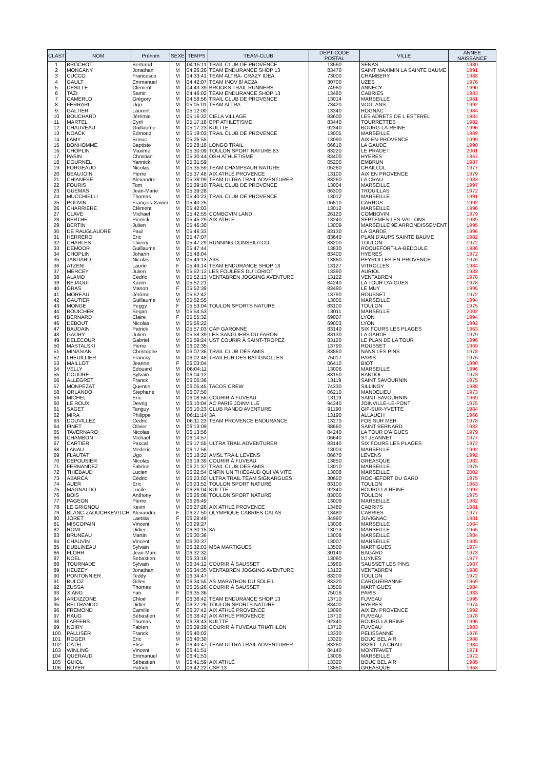| CLAST | NOM | Prénom | SEXE | TEMPS | TEAM-CLUB | DEPT-CODE POSTAL | VILLE | ANNEE NAISSANCE |
| --- | --- | --- | --- | --- | --- | --- | --- | --- |
| 1 | BROCHOT | Bertrand | M | 04:15:11 | TRAIL CLUB DE PROVENCE | 13560 | SENAS | 1980 |
| 2 | MONCANY | Jonathan | M | 04:26:26 | TEAM ENDURANCE SHOP 13 | 83470 | SAINT MAXIMIN LA SAINTE BAUME | 1991 |
| 3 | CUCCO | Francesco | M | 04:33:41 | TEAM ALTRA- CRAZY IDEA | 73000 | CHAMBERY | 1988 |
| 4 | GAULT | Emmanuel | M | 04:42:07 | TEAM INOV 8/ AC2A | 30700 | UZES | 1976 |
| 5 | DESILLE | Clément | M | 04:43:39 | BROOKS TRAIL RUNNERS | 74960 | ANNECY | 1990 |
| 6 | TAZI | Samir | M | 04:46:02 | TEAM ENDURANCE SHOP 13 | 13480 | CABRIES | 1983 |
| 7 | CAMERLO | Grégory | M | 04:58:56 | TRAIL CLUB DE PROVENCE | 13014 | MARSEILLE | 1981 |
| 8 | FERRARI | Ugo | M | 05:05:01 | TEAM ALTRA | 73420 | VOGLANS | 1992 |
| 9 | GALTIER | Laurent | M | 05:12:00 | | 13340 | ROGNAC | 1984 |
| 10 | BOUCHARD | Jérémie | M | 05:16:32 | CIELA VILLAGE | 83600 | LES ADRETS DE L ESTEREL | 1984 |
| 11 | MARTEL | Cyril | M | 05:17:18 | EPF ATHLETISME | 83440 | TOURRETTES | 1982 |
| 12 | CHAUVEAU | Guillaume | M | 05:17:23 | KULTTE | 92340 | BOURG-LA-REINE | 1996 |
| 13 | NOACK | Edmond | M | 05:19:03 | TRAIL CLUB DE PROVENCE | 13005 | MARSEILLE | 1989 |
| 14 | LAMY | Brieuc | M | 05:26:55 | | 13090 | AIX-EN-PROVENCE | 1999 |
| 15 | BONHOMME | Baptiste | M | 05:28:18 | LONGO TRAIL | 06610 | LA GAUDE | 1990 |
| 16 | CHOPLIN | Maxime | M | 05:30:09 | TOULON SPORT NATURE 83 | 83220 | LE PRADET | 2001 |
| 17 | PASIN | Christian | M | 05:30:44 | OSH ATHLETISME | 83400 | HYERES | 1967 |
| 18 | DOURNEL | Yannick | M | 05:31:59 | | 05200 | EMBRUN | 1987 |
| 19 | FORGEAUD | Nicolas | M | 05:35:59 | TEAM CHAMPSAUR NATURE | 05260 | CHAILLOL | 1977 |
| 20 | BEAUJOIN | Pierre | M | 05:37:48 | AIX ATHLÉ PROVENCE | 13100 | AIX EN PROVENCE | 1979 |
| 21 | CHIANESE | Alexandre | M | 05:38:09 | TEAM ULTRA TRAIL ADVENTURER | 83260 | LA CRAU | 1983 |
| 22 | FOURIS | Tom | M | 05:39:10 | TRAIL CLUB DE PROVENCE | 13004 | MARSEILLE | 1997 |
| 23 | GUEMAS | Jean-Marie | M | 05:39:28 | | 66300 | TROUILLAS | 1972 |
| 24 | MUCCHIELLI | Thomas | M | 05:40:23 | TRAIL CLUB DE PROVENCE | 13012 | MARSEILLE | 1991 |
| 25 | PODVIN | François-Xavier | M | 05:40:25 | | 06510 | CARROS | 1992 |
| 26 | CHARRIERE | Clément | M | 05:42:03 | | 13012 | MARSEILLE | 1996 |
| 27 | CLAVE | Michael | M | 05:42:55 | COMBOVIN LAND | 26120 | COMBOVIN | 1979 |
| 28 | BERTHE | Pierrick | M | 05:45:29 | AIX ATHLE | 13240 | SEPTEMES-LES-VALLONS | 1989 |
| 29 | BERTIN | Julien | M | 05:46:30 | | 13009 | MARSEILLE 9E ARRONDISSEMENT | 1995 |
| 30 | DE RAUGLAUDRE | Paul | M | 05:46:33 | | 83130 | LA GARDE | 1996 |
| 31 | HERRERO | Eric | M | 05:47:07 | | 83640 | PLAN D'AUPS SAINTE BAUME | 1982 |
| 32 | CHARLES | Thierry | M | 05:47:29 | RUNNING CONSEIL/TCO | 83200 | TOULON | 1972 |
| 33 | DEMOOR | Guillaume | M | 05:47:44 | | 13830 | ROQUEFORT-LA-BEDOULE | 1986 |
| 34 | CHOPLIN | Johann | M | 05:48:04 | | 83400 | HYERES | 1972 |
| 35 | JANDARD | Nicolas | M | 05:49:13 | A3S | 13860 | PEYROLLES-EN-PROVENCE | 1976 |
| 36 | ATZENI | Laurie | F | 05:49:14 | TEAM ENDURANCE SHOP 13 | 13127 | VITROLLES | 1984 |
| 37 | MERCEY | Julien | M | 05:52:12 | LES FOULÉES DU LORIOT | 13390 | AURIOL | 1983 |
| 38 | ALAMO | Cedric | M | 05:52:13 | VENTABREN JOGGING AVENTURE | 13122 | VENTABREN | 1978 |
| 39 | BEJAOUI | Karim | M | 05:52:21 | | 84240 | LA TOUR D'AIGUES | 1978 |
| 40 | GRAS | Manon | F | 05:52:39 | | 83490 | LE MUY | 1995 |
| 41 | MOREAU | Jérôme | M | 05:52:42 | | 13790 | ROUSSET | 1972 |
| 42 | GAUTIER | Guillaume | M | 05:52:55 | | 13005 | MARSEILLE | 1994 |
| 43 | MONGE | Peggy | F | 05:53:04 | TOULON SPORTS NATURE | 83100 | TOULON | 1975 |
| 44 | BOUICHER | Segan | M | 05:54:53 | | 13011 | MARSEILLE | 2002 |
| 45 | BERNARD | Claire | F | 05:55:32 | | 69007 | LYON | 1994 |
| 46 | DEBOUT | Nicolas | M | 05:56:22 | | 69003 | LYON | 1992 |
| 47 | BAUDAIN | Patrick | M | 05:57:03 | CAP GARONNE | 83140 | SIX FOURS LES PLAGES | 1963 |
| 48 | GAURY | Julien | M | 05:58:39 | LES SANGLIERS DU FARON | 83130 | LA GARDE | 1979 |
| 49 | DELECOUR | Gabriel | M | 05:59:24 | UST COURIR À SAINT-TROPEZ | 83120 | LE PLAN DE LA TOUR | 1996 |
| 50 | MASTALSKI | Pierre | M | 06:02:35 | | 13790 | ROUSSET | 1969 |
| 51 | MINASIAN | Christophe | M | 06:02:36 | TRAIL CLUB DES AMIS | 83860 | NANS LES PINS | 1978 |
| 52 | LHEUILLIER | Francky | M | 06:02:48 | TRAILEUR DES BATIGNOLLES | 75017 | PARIS | 1976 |
| 53 | MAILLOT | Jeanne | F | 06:03:04 | | 06410 | BIOT | 1980 |
| 54 | VELLY | Edouard | M | 06:04:11 | | 13006 | MARSEILLE | 1996 |
| 55 | COUDRE | Sylvain | M | 06:04:12 | | 83150 | BANDOL | 1973 |
| 56 | ALLEGRET | Franck | M | 06:05:36 | | 13119 | SAINT SAVOURNIN | 1975 |
| 57 | MONPEZAT | Quentin | M | 06:05:45 | TACOS CREW | 74330 | SILLINGY | 1988 |
| 58 | ORLANDO | Stephane | M | 06:07:50 | | 06210 | MANDELIEU | 1973 |
| 59 | MICHEL | Eric | M | 06:08:56 | COURIR À FUVEAU | 13119 | SAINT-SAVOURNIN | 1969 |
| 60 | LE ROUX | Devrig | M | 06:10:04 | AC PARIS JOINVILLE | 94340 | JOINVILLE-LE-PONT | 1975 |
| 61 | SAGET | Tanguy | M | 06:10:23 | CLUB RANDO AVENTURE | 91190 | GIF-SUR-YVETTE | 1984 |
| 62 | MIRA | Philippe | M | 06:11:14 | 3A | 13190 | ALLAUCH | 1966 |
| 63 | DOUVILLEZ | Cédric | M | 06:11:23 | TEAM PROVENCE ENDURANCE | 13270 | FOS SUR MER | 1978 |
| 64 | FINET | Olivier | M | 06:13:09 | | 38660 | SAINT BERNARD | 1982 |
| 65 | TAVERNARO | Nicolas | M | 06:13:56 | | 84240 | LA TOUR D'AIGUES | 1979 |
| 66 | CHAMBON | Michaël | M | 06:14:57 | | 06640 | ST JEANNET | 1977 |
| 67 | CARTIER | Pascal | M | 06:17:55 | ULTRA TRAIL ADVENTURER | 83140 | SIX FOURS LES PLAGES | 1972 |
| 68 | LANAU | Mederic | M | 06:17:56 | | 13003 | MARSEILLE | 1992 |
| 69 | FLAUTAT | Ugo | M | 06:18:22 | AMSL TRAIL LEVENS | 06670 | LEVENS | 1992 |
| 70 | DEPOUSIER | Nicolas | M | 06:19:39 | COURIR À FUVEAU | 13850 | GREASQUE | 1982 |
| 71 | FERNANDEZ | Fabrice | M | 06:21:37 | TRAIL CLUB DES AMIS | 13010 | MARSEILLE | 1975 |
| 72 | THIÉBAUD | Lucien | M | 06:22:54 | ENFIN UN THIÉBAUD QUI VA VITE | 13008 | MARSEILLE | 2002 |
| 73 | ABARCA | Cédric | M | 06:23:02 | ULTRA TRAIL TEAM SIGNARGUES | 30650 | ROCHEFORT DU GARD | 1975 |
| 74 | AUER | Eric | M | 06:23:52 | TOULON SPORT NATURE | 83100 | TOULON | 1963 |
| 75 | MAGNALDO | Lucile | F | 06:26:04 | KULTTE | 92340 | BOURG LA REINE | 1997 |
| 76 | BOIS | Anthony | M | 06:26:08 | TOULON SPORT NATURE | 83000 | TOULON | 1975 |
| 77 | PAGEON | Pierre | M | 06:26:49 | | 13009 | MARSEILLE | 1982 |
| 78 | LE GRIGNOU | Kevin | M | 06:27:28 | AIX ATHLE PROVENCE | 13480 | CABRI7S | 1981 |
| 79 | BLANC-ZAOUCHKEVITCH | Alexandra | F | 06:27:50 | OLYMPIQUE CABRIÈS CALAS | 13480 | CABRIÈS | 1977 |
| 80 | JORET | Laetitia | F | 06:28:49 | | 34990 | JUVIGNAC | 1981 |
| 81 | MISCOPAIN | Vincent | M | 06:29:27 | | 13008 | MARSEILLE | 1984 |
| 82 | ROMI | Didier | M | 06:30:15 | 3A | 13013 | MARSEILLE | 1965 |
| 83 | BRUNEAU | Martin | M | 06:30:36 | | 13008 | MARSEILLE | 1984 |
| 84 | CHAUVIN | Vincent | M | 06:30:37 | | 13007 | MARSEILLE | 1985 |
| 85 | DUBLINEAU | Sylvain | M | 06:32:03 | MSA MARTIGUES | 13500 | MARTIGUES | 1974 |
| 86 | FLOHR | Jean-Marc | M | 06:32:32 | | 30140 | BAGARD | 1973 |
| 87 | NOEL | Sebastien | M | 06:33:16 | | 13080 | LUYNES | 1977 |
| 88 | TOURNADE | Sylvain | M | 06:34:12 | COURIR À SAUSSET | 13960 | SAUSSET LES PINS | 1987 |
| 89 | HEUZEY | Jonathan | M | 06:34:35 | VENTABREN JOGGING AVENTURE | 13122 | VENTABREN | 1988 |
| 90 | PONTONNIER | Teddy | M | 06:34:47 | | 83200 | TOULON | 1972 |
| 91 | BULOZ | Gilles | M | 06:34:55 | AS MARATHON DU SOLEIL | 83320 | CARQUEIRANNE | 1969 |
| 92 | ZUSSA | Thomas | M | 06:35:26 | COURIR À SAUSSET | 13500 | MARTIGUES | 1984 |
| 93 | XIANG | Fan | F | 06:35:36 | | 75016 | PARIS | 1983 |
| 94 | ARDIZZONE | Chloé | F | 06:36:42 | TEAM ENDURANCE SHOP 13 | 13710 | FUVEAU | 1995 |
| 95 | BELTRANDO | Didier | M | 06:37:26 | TOULON SPORTS NATURE | 83400 | HYERES | 1974 |
| 96 | FREMOND | Camille | F | 06:37:42 | AIX ATHLÉ PROVENCE | 13090 | AIX EN PROVENCE | 1992 |
| 97 | HAUG | Sébastien | M | 06:38:42 | AIX ATHLÉ PROVENCE | 13710 | FUVEAU | 1978 |
| 98 | LAFFERS | Thomas | M | 06:38:43 | KULTTE | 92340 | BOURG LA REINE | 1996 |
| 99 | NOIRY | Fabien | M | 06:39:29 | COURIR À FUVEAU TRIATHLON | 13710 | FUVEAU | 1983 |
| 100 | PALLISER | Franck | M | 06:40:03 | | 13330 | PELISSANNE | 1976 |
| 101 | ROGER | Eric | M | 06:40:30 | | 13320 | BOUC BEL AIR | 1988 |
| 102 | CATEL | Elise | F | 06:40:47 | TEAM ULTRA TRAIL ADVENTURER | 83260 | 83260 - LA CRAU | 1984 |
| 103 | WINLING | Vincent | M | 06:41:51 | | 84140 | MONTFAVET | 1971 |
| 104 | QUERAUD | Emmanuel | M | 06:41:53 | | 13006 | MARSEILLE | 1972 |
| 105 | GUIOL | Sébastien | M | 06:41:59 | AIX ATHLÉ | 13320 | BOUC BEL AIR | 1985 |
| 106 | BOYER | Patrick | M | 06:42:22 | CSP 13 | 13850 | GREASQUE | 1963 |